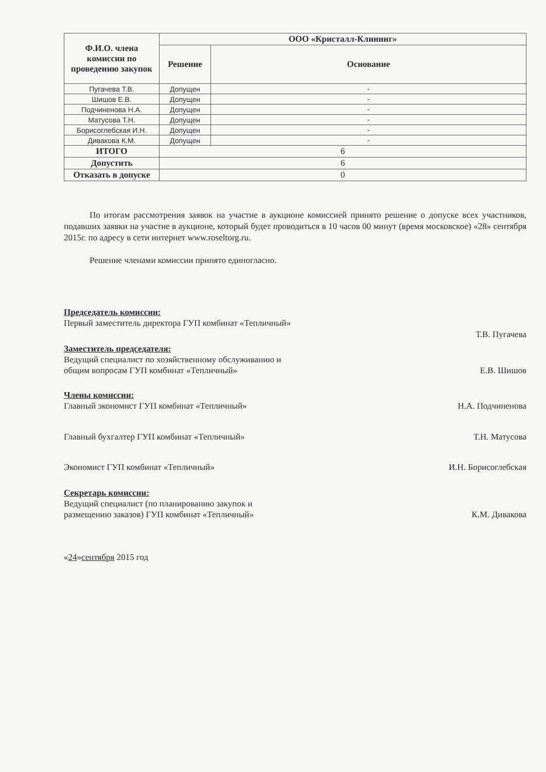| Ф.И.О. члена комиссии по проведению закупок | ООО «Кристалл-Клининг» | |
| --- | --- | --- |
| | Решение | Основание |
| Пугачева Т.В. | Допущен | - |
| Шишов Е.В. | Допущен | - |
| Подчиненова Н.А. | Допущен | - |
| Матусова Т.Н. | Допущен | - |
| Борисоглебская И.Н. | Допущен | - |
| Дивакова К.М. | Допущен | - |
| ИТОГО | 6 | |
| Допустить | 6 | |
| Отказать в допуске | 0 | |
По итогам рассмотрения заявок на участие в аукционе комиссией принято решение о допуске всех участников, подавших заявки на участие в аукционе, который будет проводиться в 10 часов 00 минут (время московское) «28» сентября 2015г. по адресу в сети интернет www.roseltorg.ru.
Решение членами комиссии принято единогласно.
Председатель комиссии:
Первый заместитель директора ГУП комбинат «Тепличный»
Т.В. Пугачева
Заместитель председателя:
Ведущий специалист по хозяйственному обслуживанию и
общим вопросам ГУП комбинат «Тепличный» Е.В. Шишов
Члены комиссии:
Главный экономист ГУП комбинат «Тепличный» Н.А. Подчиненова
Главный бухгалтер ГУП комбинат «Тепличный» Т.Н. Матусова
Экономист ГУП комбинат «Тепличный» И.Н. Борисоглебская
Секретарь комиссии:
Ведущий специалист (по планированию закупок и
размещению заказов) ГУП комбинат «Тепличный» К.М. Дивакова
«24»сентября 2015 год